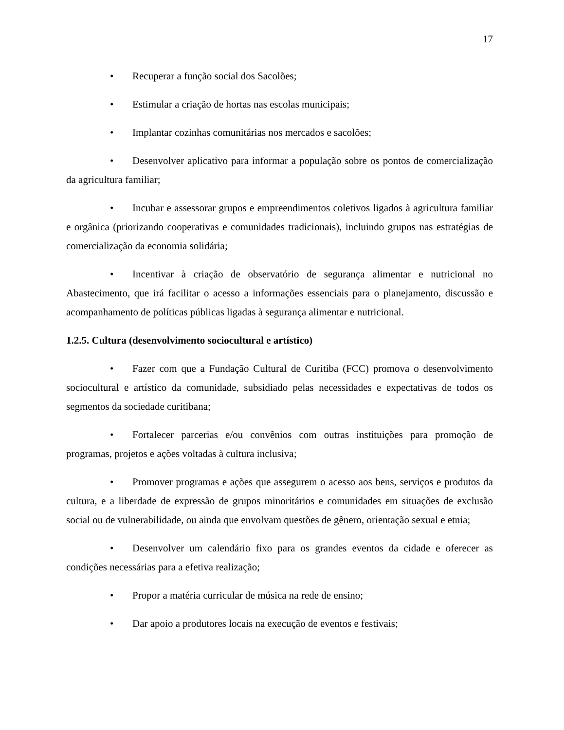17
• Recuperar a função social dos Sacolões;
• Estimular a criação de hortas nas escolas municipais;
• Implantar cozinhas comunitárias nos mercados e sacolões;
• Desenvolver aplicativo para informar a população sobre os pontos de comercialização da agricultura familiar;
• Incubar e assessorar grupos e empreendimentos coletivos ligados à agricultura familiar e orgânica (priorizando cooperativas e comunidades tradicionais), incluindo grupos nas estratégias de comercialização da economia solidária;
• Incentivar à criação de observatório de segurança alimentar e nutricional no Abastecimento, que irá facilitar o acesso a informações essenciais para o planejamento, discussão e acompanhamento de políticas públicas ligadas à segurança alimentar e nutricional.
1.2.5. Cultura (desenvolvimento sociocultural e artístico)
• Fazer com que a Fundação Cultural de Curitiba (FCC) promova o desenvolvimento sociocultural e artístico da comunidade, subsidiado pelas necessidades e expectativas de todos os segmentos da sociedade curitibana;
• Fortalecer parcerias e/ou convênios com outras instituições para promoção de programas, projetos e ações voltadas à cultura inclusiva;
• Promover programas e ações que assegurem o acesso aos bens, serviços e produtos da cultura, e a liberdade de expressão de grupos minoritários e comunidades em situações de exclusão social ou de vulnerabilidade, ou ainda que envolvam questões de gênero, orientação sexual e etnia;
• Desenvolver um calendário fixo para os grandes eventos da cidade e oferecer as condições necessárias para a efetiva realização;
• Propor a matéria curricular de música na rede de ensino;
• Dar apoio a produtores locais na execução de eventos e festivais;